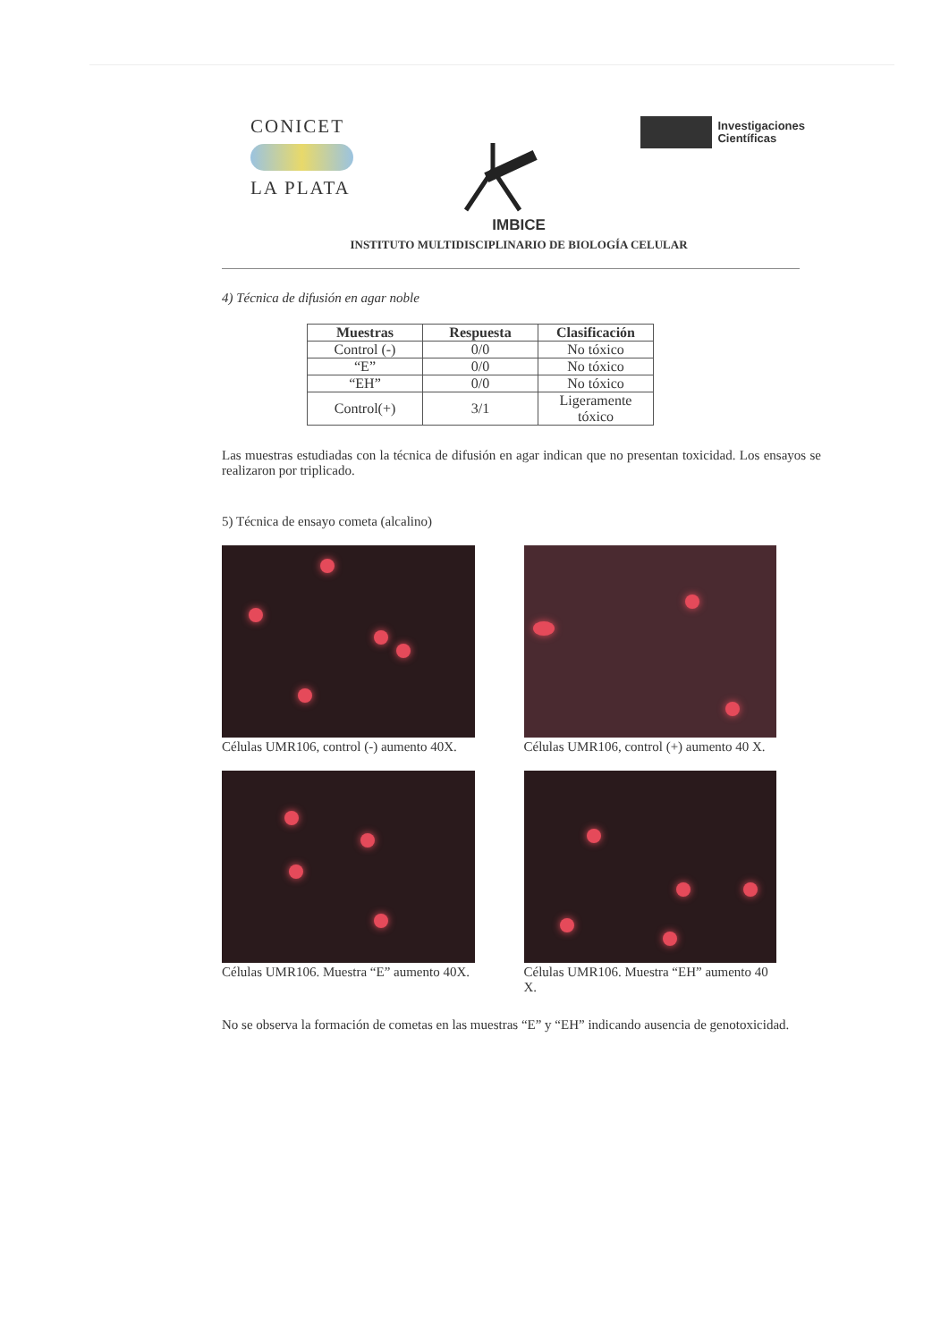CONICET
LA PLATA
Investigaciones
Científicas
IMBICE
INSTITUTO MULTIDISCIPLINARIO DE BIOLOGÍA CELULAR
4) Técnica de difusión en agar noble
| Muestras | Respuesta | Clasificación |
| --- | --- | --- |
| Control (-) | 0/0 | No tóxico |
| “E” | 0/0 | No tóxico |
| “EH” | 0/0 | No tóxico |
| Control(+) | 3/1 | Ligeramente tóxico |
Las muestras estudiadas con la técnica de difusión en agar indican que no presentan toxicidad. Los ensayos se realizaron por triplicado.
5) Técnica de ensayo cometa (alcalino)
Células UMR106, control (-) aumento 40X.
Células UMR106, control (+) aumento 40 X.
Células UMR106. Muestra “E” aumento 40X.
Células UMR106. Muestra “EH” aumento 40 X.
No se observa la formación de cometas en las muestras “E” y “EH” indicando ausencia de genotoxicidad.